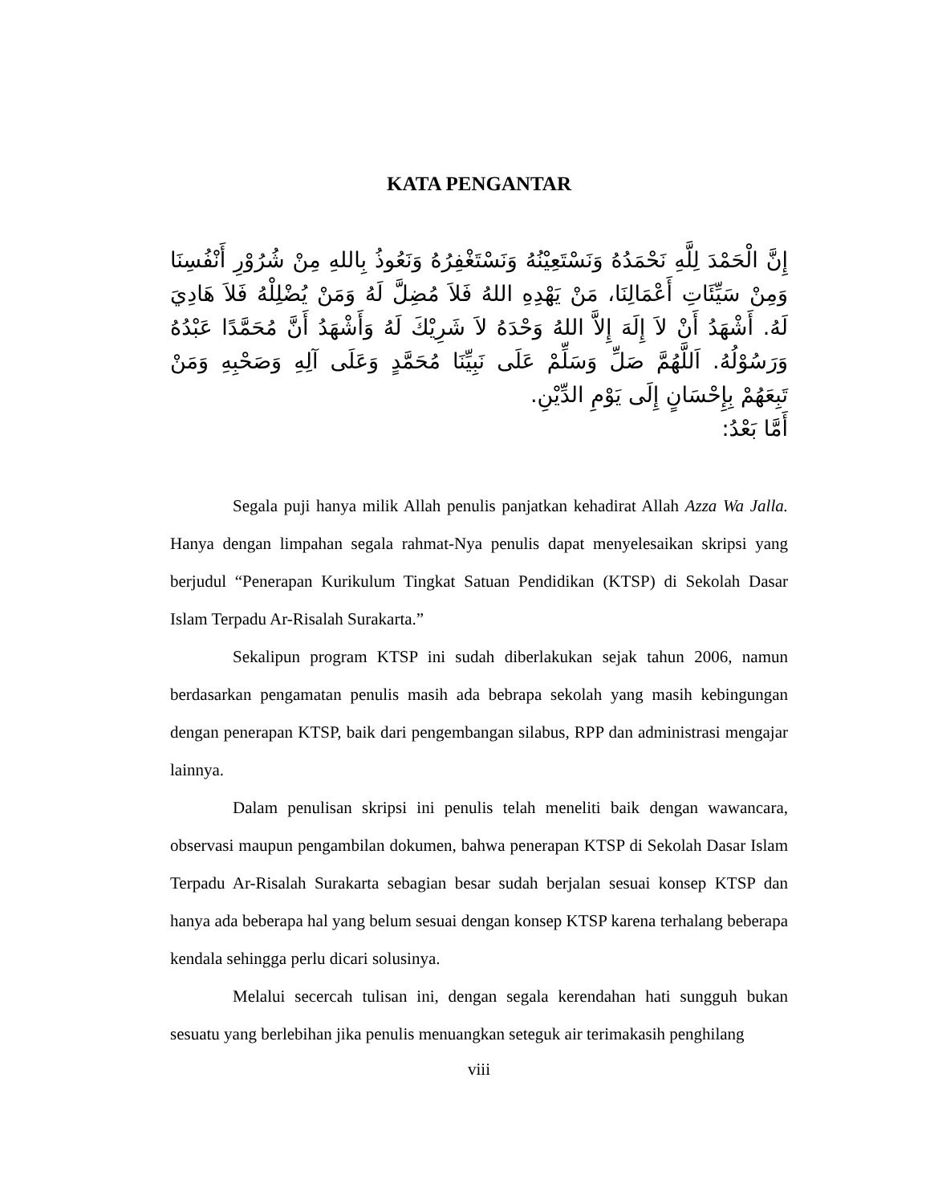KATA PENGANTAR
إِنَّ الْحَمْدَ لِلَّهِ نَحْمَدُهُ وَنَسْتَعِيْنُهُ وَنَسْتَغْفِرُهُ وَنَعُوذُ بِاللهِ مِنْ شُرُوْرِ أَنْفُسِنَا وَمِنْ سَيِّئَاتِ أَعْمَالِنَا، مَنْ يَهْدِهِ اللهُ فَلاَ مُضِلَّ لَهُ وَمَنْ يُضْلِلْهُ فَلاَ هَادِيَ لَهُ. أَشْهَدُ أَنْ لاَ إِلَهَ إِلاَّ اللهُ وَحْدَهُ لاَ شَرِيْكَ لَهُ وَأَشْهَدُ أَنَّ مُحَمَّدًا عَبْدُهُ وَرَسُوْلُهُ. اَللَّهُمَّ صَلِّ وَسَلِّمْ عَلَى نَبِيِّنَا مُحَمَّدٍ وَعَلَى آلِهِ وَصَحْبِهِ وَمَنْ تَبِعَهُمْ بِإِحْسَانٍ إِلَى يَوْمِ الدِّيْنِ.
أَمَّا بَعْدُ:
Segala puji hanya milik Allah penulis panjatkan kehadirat Allah Azza Wa Jalla. Hanya dengan limpahan segala rahmat-Nya penulis dapat menyelesaikan skripsi yang berjudul “Penerapan Kurikulum Tingkat Satuan Pendidikan (KTSP) di Sekolah Dasar Islam Terpadu Ar-Risalah Surakarta.”
Sekalipun program KTSP ini sudah diberlakukan sejak tahun 2006, namun berdasarkan pengamatan penulis masih ada bebrapa sekolah yang masih kebingungan dengan penerapan KTSP, baik dari pengembangan silabus, RPP dan administrasi mengajar lainnya.
Dalam penulisan skripsi ini penulis telah meneliti baik dengan wawancara, observasi maupun pengambilan dokumen, bahwa penerapan KTSP di Sekolah Dasar Islam Terpadu Ar-Risalah Surakarta sebagian besar sudah berjalan sesuai konsep KTSP dan hanya ada beberapa hal yang belum sesuai dengan konsep KTSP karena terhalang beberapa kendala sehingga perlu dicari solusinya.
Melalui secercah tulisan ini, dengan segala kerendahan hati sungguh bukan sesuatu yang berlebihan jika penulis menuangkan seteguk air terimakasih penghilang
viii